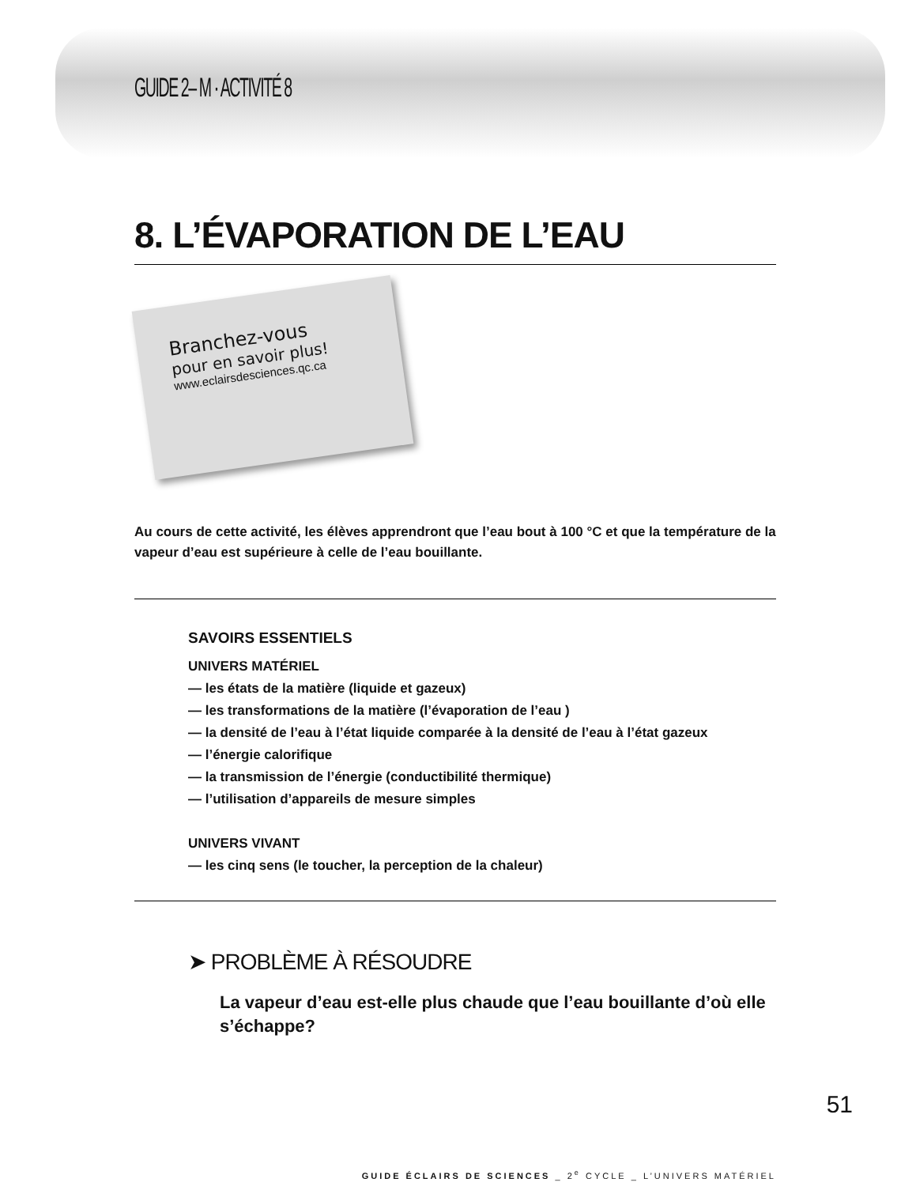GUIDE 2– M · ACTIVITÉ 8
8. L’ÉVAPORATION DE L’EAU
Branchez-vous
pour en savoir plus!
www.eclairsdesciences.qc.ca
Au cours de cette activité, les élèves apprendront que l’eau bout à 100 °C et que la température de la vapeur d’eau est supérieure à celle de l’eau bouillante.
SAVOIRS ESSENTIELS
UNIVERS MATÉRIEL
— les états de la matière (liquide et gazeux)
— les transformations de la matière (l’évaporation de l’eau )
— la densité de l’eau à l’état liquide comparée à la densité de l’eau à l’état gazeux
— l’énergie calorifique
— la transmission de l’énergie (conductibilité thermique)
— l’utilisation d’appareils de mesure simples
UNIVERS VIVANT
— les cinq sens (le toucher, la perception de la chaleur)
➤ PROBLÈME À RÉSOUDRE
La vapeur d’eau est-elle plus chaude que l’eau bouillante d’où elle s’échappe?
GUIDE ÉCLAIRS DE SCIENCES _ 2<sup>e</sup> CYCLE _ L’UNIVERS MATÉRIEL
51